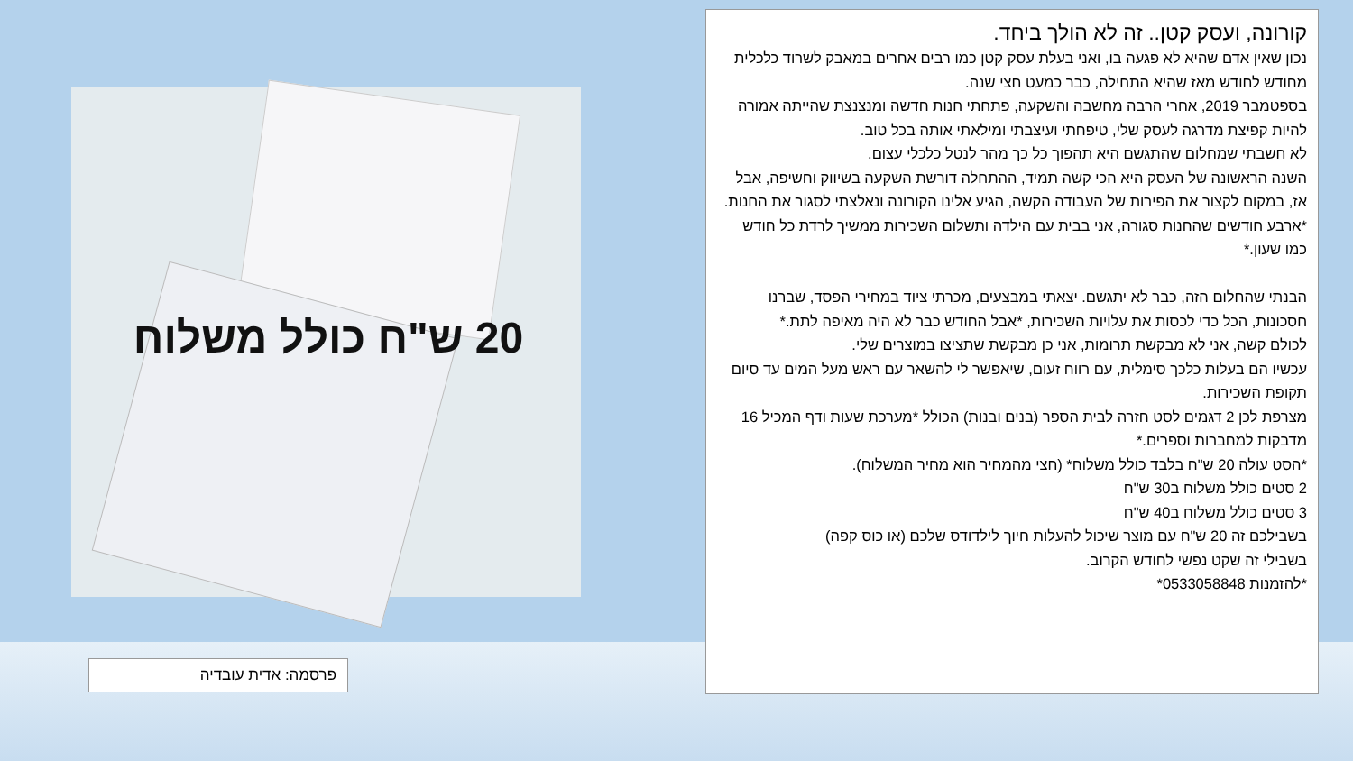20 ש"ח כולל משלוח
קורונה, ועסק קטן.. זה לא הולך ביחד.
נכון שאין אדם שהיא לא פגעה בו, ואני בעלת עסק קטן כמו רבים אחרים במאבק לשרוד כלכלית מחודש לחודש מאז שהיא התחילה, כבר כמעט חצי שנה.
בספטמבר 2019, אחרי הרבה מחשבה והשקעה, פתחתי חנות חדשה ומנצנצת שהייתה אמורה להיות קפיצת מדרגה לעסק שלי, טיפחתי ועיצבתי ומילאתי אותה בכל טוב.
לא חשבתי שמחלום שהתגשם היא תהפוך כל כך מהר לנטל כלכלי עצום.
השנה הראשונה של העסק היא הכי קשה תמיד, ההתחלה דורשת השקעה בשיווק וחשיפה, אבל אז, במקום לקצור את הפירות של העבודה הקשה, הגיע אלינו הקורונה ונאלצתי לסגור את החנות.
*ארבע חודשים שהחנות סגורה, אני בבית עם הילדה ותשלום השכירות ממשיך לרדת כל חודש כמו שעון.*
הבנתי שהחלום הזה, כבר לא יתגשם. יצאתי במבצעים, מכרתי ציוד במחירי הפסד, שברנו חסכונות, הכל כדי לכסות את עלויות השכירות, *אבל החודש כבר לא היה מאיפה לתת.*
לכולם קשה, אני לא מבקשת תרומות, אני כן מבקשת שתציצו במוצרים שלי.
עכשיו הם בעלות כלכך סימלית, עם רווח זעום, שיאפשר לי להשאר עם ראש מעל המים עד סיום תקופת השכירות.
מצרפת לכן 2 דגמים לסט חזרה לבית הספר (בנים ובנות) הכולל *מערכת שעות ודף המכיל 16 מדבקות למחברות וספרים.*
*הסט עולה 20 ש"ח בלבד כולל משלוח* (חצי מהמחיר הוא מחיר המשלוח).
2 סטים כולל משלוח ב30 ש"ח
3 סטים כולל משלוח ב40 ש"ח
בשבילכם זה 20 ש"ח עם מוצר שיכול להעלות חיוך לילדודס שלכם (או כוס קפה)
בשבילי זה שקט נפשי לחודש הקרוב.
*להזמנות 0533058848*
פרסמה: אדית עובדיה